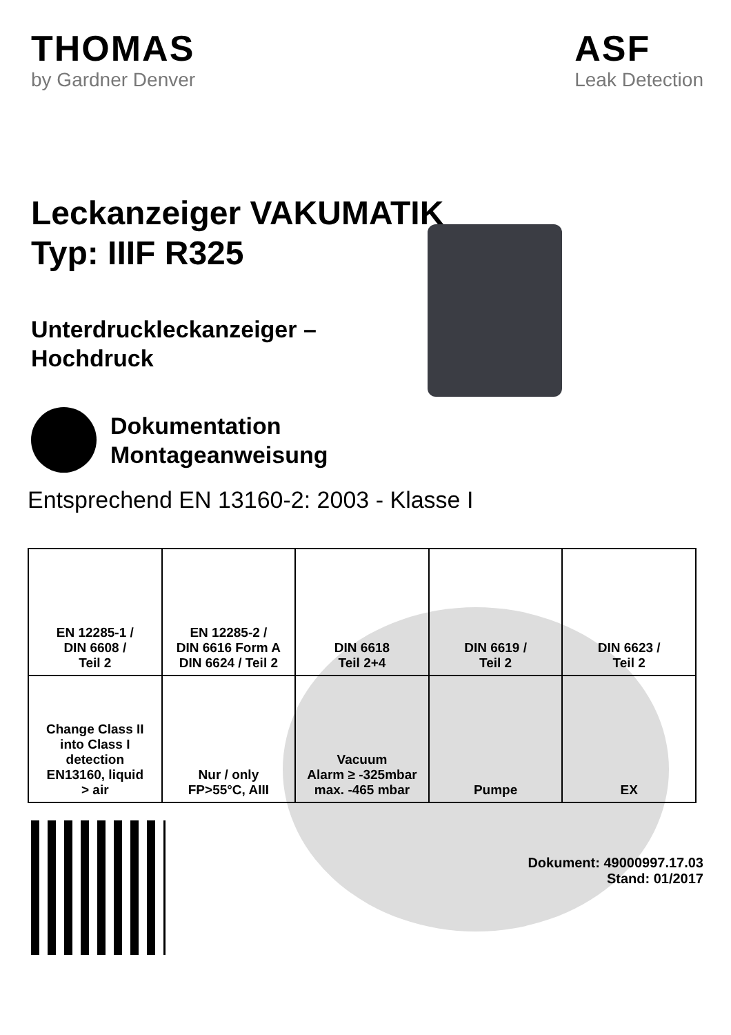THOMAS
by Gardner Denver
ASF
Leak Detection
Leckanzeiger VAKUMATIK
Typ: IIIF R325
Unterdruckleckanzeiger –
Hochdruck
Dokumentation
Montageanweisung
Entsprechend EN 13160-2: 2003 - Klasse I
| EN 12285-1 / DIN 6608 / Teil 2 | EN 12285-2 / DIN 6616 Form A DIN 6624 / Teil 2 | DIN 6618 Teil 2+4 | DIN 6619 / Teil 2 | DIN 6623 / Teil 2 |
| Change Class II into Class I detection EN13160, liquid > air | Nur / only FP>55°C, AIII | Vacuum Alarm ≥ -325mbar max. -465 mbar | Pumpe | EX |
Dokument: 49000997.17.03
Stand: 01/2017